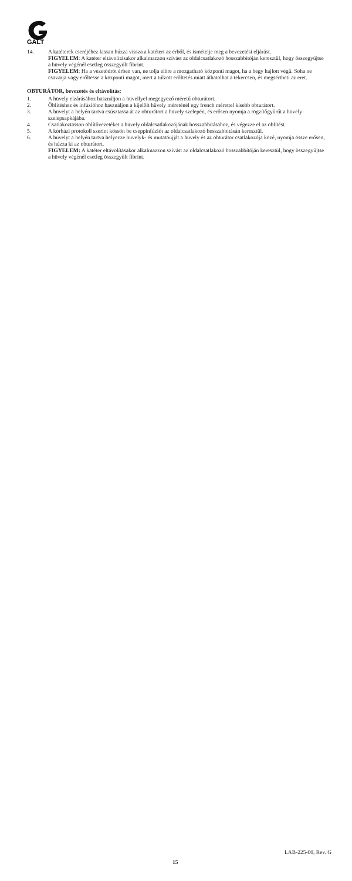GALT
14. A katéterek cseréjéhez lassan húzza vissza a katétert az érből, és ismételje meg a bevezetési eljárást.
FIGYELEM: A katéter eltávolításakor alkalmazzon szívást az oldalcsatlakozó hosszabbítóján keresztül, hogy összegyűjtse a hüvely végénél esetleg összegyűlt fibrint.
FIGYELEM: Ha a vezetődrót érben van, ne tolja előre a mozgatható központi magot, ha a hegy hajlott végű. Soha ne csavarja vagy erőltesse a központi magot, mert a túlzott erőltetés miatt áthatolhat a tekercsen, és megsértheti az eret.
OBTURÁTOR, bevezetés és eltávolítás:
1. A hüvely elzárásához használjon a hüvellyel megegyező méretű obturátort.
2. Öblítéshez és infúzióhoz használjon a kijelölt hüvely méreténél egy french mérettel kisebb obturátort.
3. A hüvelyt a helyén tartva csúsztassa át az obturátort a hüvely szelepén, és erősen nyomja a rögzítőgyűrűt a hüvely szelepsapkájába.
4. Csatlakoztasson öblítővezetéket a hüvely oldalcsatlakozójának hosszabbításához, és végezze el az öblítést.
5. A kórházi protokoll szerint kössön be cseppinfúziót az oldalcsatlakozó hosszabbításán keresztül.
6. A hüvelyt a helyén tartva helyezze hüvelyk- és mutatóujját a hüvely és az obturátor csatlakozója közé, nyomja össze erősen, és húzza ki az obturátort.
FIGYELEM: A katéter eltávolításakor alkalmazzon szívást az oldalcsatlakozó hosszabbítóján keresztül, hogy összegyűjtse a hüvely végénél esetleg összegyűlt fibrint.
LAB-225-00, Rev. G
15